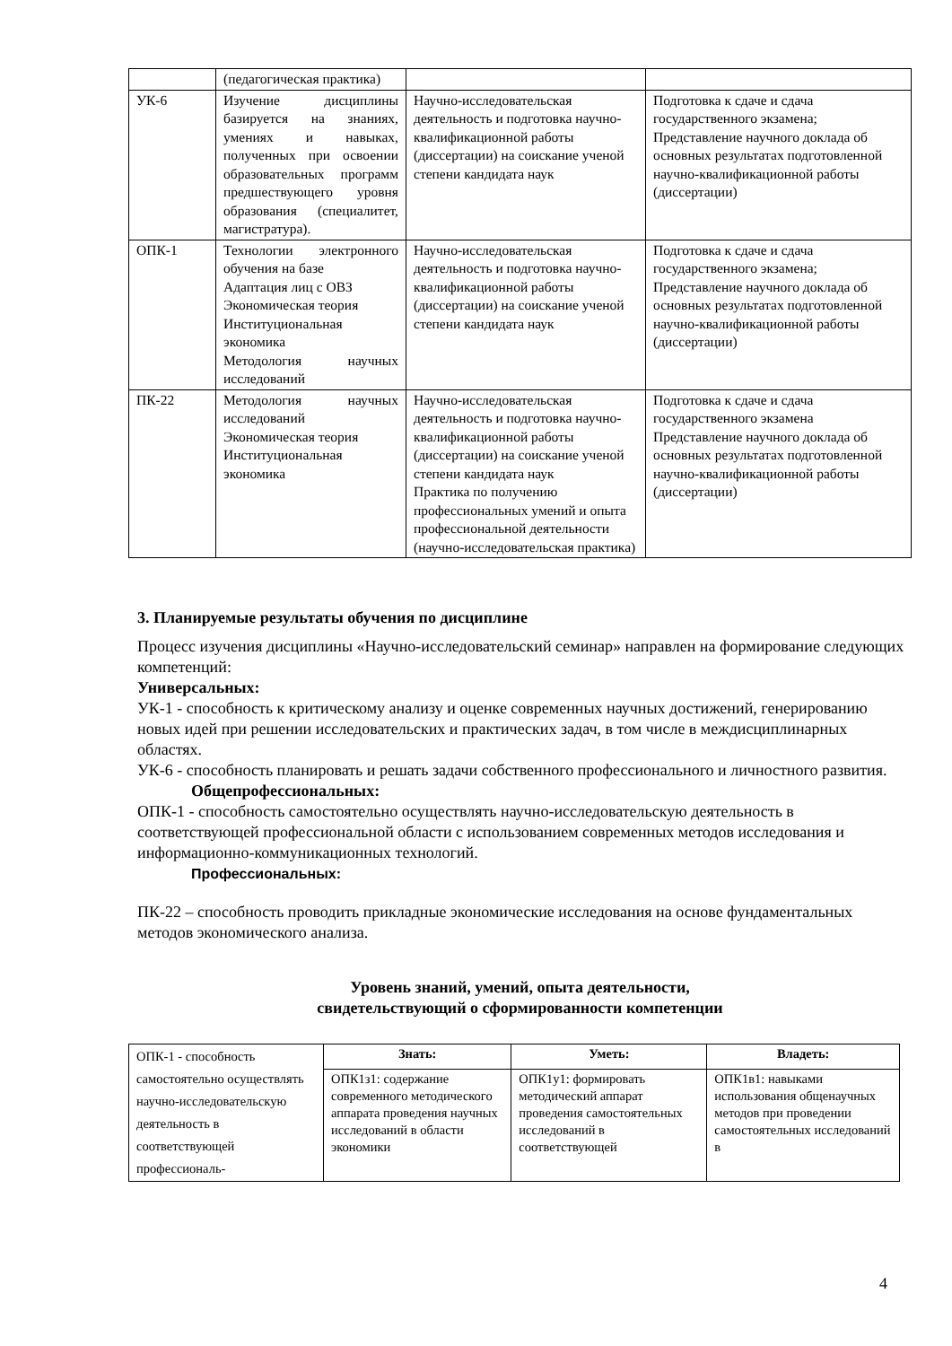| | (педагогическая практика) | | |
| УК-6 | Изучение дисциплины базируется на знаниях, умениях и навыках, полученных при освоении образовательных программ предшествующего уровня образования (специалитет, магистратура). | Научно-исследовательская деятельность и подготовка научно-квалификационной работы (диссертации) на соискание ученой степени кандидата наук | Подготовка к сдаче и сдача государственного экзамена; Представление научного доклада об основных результатах подготовленной научно-квалификационной работы (диссертации) |
| ОПК-1 | Технологии электронного обучения на базе Адаптация лиц с ОВЗ Экономическая теория Институциональная экономика Методология научных исследований | Научно-исследовательская деятельность и подготовка научно-квалификационной работы (диссертации) на соискание ученой степени кандидата наук | Подготовка к сдаче и сдача государственного экзамена; Представление научного доклада об основных результатах подготовленной научно-квалификационной работы (диссертации) |
| ПК-22 | Методология научных исследований Экономическая теория Институциональная экономика | Научно-исследовательская деятельность и подготовка научно-квалификационной работы (диссертации) на соискание ученой степени кандидата наук Практика по получению профессиональных умений и опыта профессиональной деятельности (научно-исследовательская практика) | Подготовка к сдаче и сдача государственного экзамена Представление научного доклада об основных результатах подготовленной научно-квалификационной работы (диссертации) |
3. Планируемые результаты обучения по дисциплине
Процесс изучения дисциплины «Научно-исследовательский семинар» направлен на формирование следующих компетенций:
Универсальных:
УК-1 - способность к критическому анализу и оценке современных научных достижений, генерированию новых идей при решении исследовательских и практических задач, в том числе в междисциплинарных областях.
УК-6 - способность планировать и решать задачи собственного профессионального и личностного развития.
Общепрофессиональных:
ОПК-1 - способность самостоятельно осуществлять научно-исследовательскую деятельность в соответствующей профессиональной области с использованием современных методов исследования и информационно-коммуникационных технологий.
Профессиональных:
ПК-22 – способность проводить прикладные экономические исследования на основе фундаментальных методов экономического анализа.
Уровень знаний, умений, опыта деятельности,
свидетельствующий о сформированности компетенции
| ОПК-1 - способность самостоятельно осуществлять научно-исследовательскую деятельность в соответствующей профессиональ- | Знать: | Уметь: | Владеть: |
| | ОПК1з1: содержание современного методического аппарата проведения научных исследований в области экономики | ОПК1у1: формировать методический аппарат проведения самостоятельных исследований в соответствующей | ОПК1в1: навыками использования общенаучных методов при проведении самостоятельных исследований в |
4